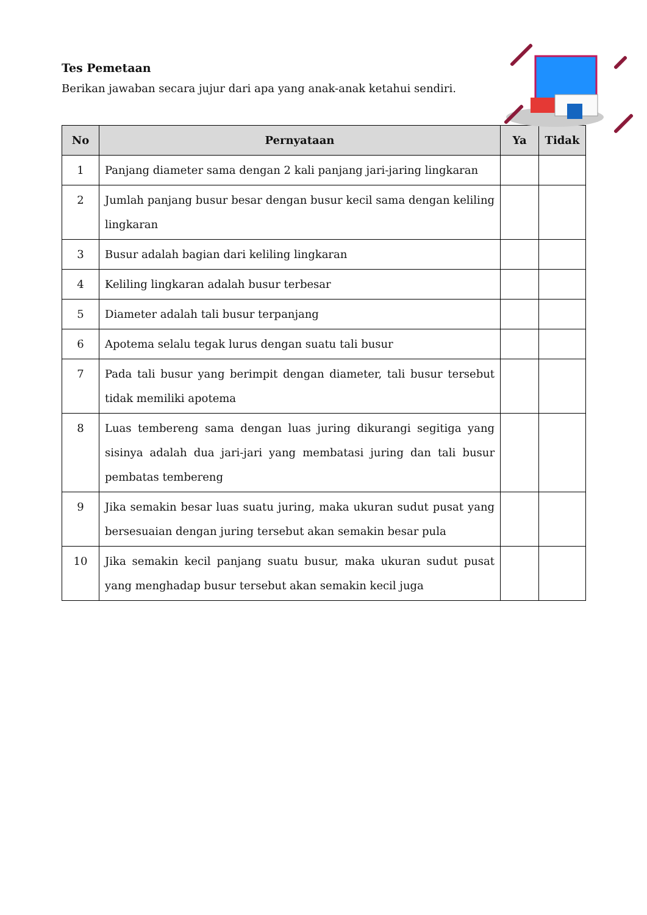Tes Pemetaan
Berikan jawaban secara jujur dari apa yang anak-anak ketahui sendiri.
| No | Pernyataan | Ya | Tidak |
| --- | --- | --- | --- |
| 1 | Panjang diameter sama dengan 2 kali panjang jari-jaring lingkaran | | |
| 2 | Jumlah panjang busur besar dengan busur kecil sama dengan keliling lingkaran | | |
| 3 | Busur adalah bagian dari keliling lingkaran | | |
| 4 | Keliling lingkaran adalah busur terbesar | | |
| 5 | Diameter adalah tali busur terpanjang | | |
| 6 | Apotema selalu tegak lurus dengan suatu tali busur | | |
| 7 | Pada tali busur yang berimpit dengan diameter, tali busur tersebut tidak memiliki apotema | | |
| 8 | Luas tembereng sama dengan luas juring dikurangi segitiga yang sisinya adalah dua jari-jari yang membatasi juring dan tali busur pembatas tembereng | | |
| 9 | Jika semakin besar luas suatu juring, maka ukuran sudut pusat yang bersesuaian dengan juring tersebut akan semakin besar pula | | |
| 10 | Jika semakin kecil panjang suatu busur, maka ukuran sudut pusat yang menghadap busur tersebut akan semakin kecil juga | | |